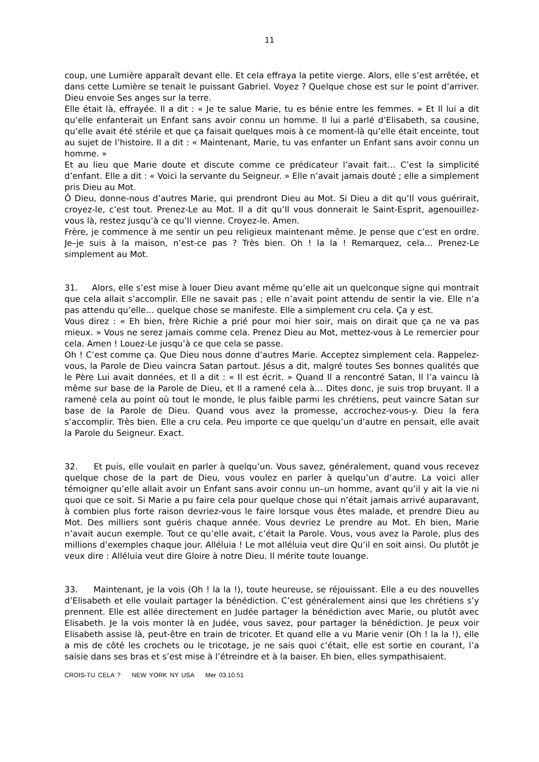11
coup, une Lumière apparaît devant elle. Et cela effraya la petite vierge. Alors, elle s’est arrêtée, et dans cette Lumière se tenait le puissant Gabriel. Voyez ? Quelque chose est sur le point d’arriver. Dieu envoie Ses anges sur la terre.
Elle était là, effrayée. Il a dit : « Je te salue Marie, tu es bénie entre les femmes. » Et Il lui a dit qu’elle enfanterait un Enfant sans avoir connu un homme. Il lui a parlé d’Elisabeth, sa cousine, qu’elle avait été stérile et que ça faisait quelques mois à ce moment-là qu’elle était enceinte, tout au sujet de l’histoire. Il a dit : « Maintenant, Marie, tu vas enfanter un Enfant sans avoir connu un homme. »
Et au lieu que Marie doute et discute comme ce prédicateur l’avait fait… C’est la simplicité d’enfant. Elle a dit : « Voici la servante du Seigneur. » Elle n’avait jamais douté ; elle a simplement pris Dieu au Mot.
Ô Dieu, donne-nous d’autres Marie, qui prendront Dieu au Mot. Si Dieu a dit qu’Il vous guérirait, croyez-le, c’est tout. Prenez-Le au Mot. Il a dit qu’Il vous donnerait le Saint-Esprit, agenouillez-vous là, restez jusqu’à ce qu’Il vienne. Croyez-le. Amen.
Frère, je commence à me sentir un peu religieux maintenant même. Je pense que c’est en ordre. Je–je suis à la maison, n’est-ce pas ? Très bien. Oh ! la la ! Remarquez, cela… Prenez-Le simplement au Mot.
31. Alors, elle s’est mise à louer Dieu avant même qu’elle ait un quelconque signe qui montrait que cela allait s’accomplir. Elle ne savait pas ; elle n’avait point attendu de sentir la vie. Elle n’a pas attendu qu’elle… quelque chose se manifeste. Elle a simplement cru cela. Ça y est.
Vous direz : « Eh bien, frère Richie a prié pour moi hier soir, mais on dirait que ça ne va pas mieux. » Vous ne serez jamais comme cela. Prenez Dieu au Mot, mettez-vous à Le remercier pour cela. Amen ! Louez-Le jusqu’à ce que cela se passe.
Oh ! C’est comme ça. Que Dieu nous donne d’autres Marie. Acceptez simplement cela. Rappelez-vous, la Parole de Dieu vaincra Satan partout. Jésus a dit, malgré toutes Ses bonnes qualités que le Père Lui avait données, et Il a dit : « Il est écrit. » Quand Il a rencontré Satan, Il l’a vaincu là même sur base de la Parole de Dieu, et Il a ramené cela à… Dites donc, je suis trop bruyant. Il a ramené cela au point où tout le monde, le plus faible parmi les chrétiens, peut vaincre Satan sur base de la Parole de Dieu. Quand vous avez la promesse, accrochez-vous-y. Dieu la fera s’accomplir. Très bien. Elle a cru cela. Peu importe ce que quelqu’un d’autre en pensait, elle avait la Parole du Seigneur. Exact.
32. Et puis, elle voulait en parler à quelqu’un. Vous savez, généralement, quand vous recevez quelque chose de la part de Dieu, vous voulez en parler à quelqu’un d’autre. La voici aller témoigner qu’elle allait avoir un Enfant sans avoir connu un–un homme, avant qu’il y ait la vie ni quoi que ce soit. Si Marie a pu faire cela pour quelque chose qui n’était jamais arrivé auparavant, à combien plus forte raison devriez-vous le faire lorsque vous êtes malade, et prendre Dieu au Mot. Des milliers sont guéris chaque année. Vous devriez Le prendre au Mot. Eh bien, Marie n’avait aucun exemple. Tout ce qu’elle avait, c’était la Parole. Vous, vous avez la Parole, plus des millions d’exemples chaque jour. Alléluia ! Le mot alléluia veut dire Qu’il en soit ainsi. Ou plutôt je veux dire : Alléluia veut dire Gloire à notre Dieu. Il mérite toute louange.
33. Maintenant, je la vois (Oh ! la la !), toute heureuse, se réjouissant. Elle a eu des nouvelles d’Elisabeth et elle voulait partager la bénédiction. C’est généralement ainsi que les chrétiens s’y prennent. Elle est allée directement en Judée partager la bénédiction avec Marie, ou plutôt avec Elisabeth. Je la vois monter là en Judée, vous savez, pour partager la bénédiction. Je peux voir Elisabeth assise là, peut-être en train de tricoter. Et quand elle a vu Marie venir (Oh ! la la !), elle a mis de côté les crochets ou le tricotage, je ne sais quoi c’était, elle est sortie en courant, l’a saisie dans ses bras et s’est mise à l’étreindre et à la baiser. Eh bien, elles sympathisaient.
CROIS-TU CELA ? NEW YORK NY USA Mer 03.10.51